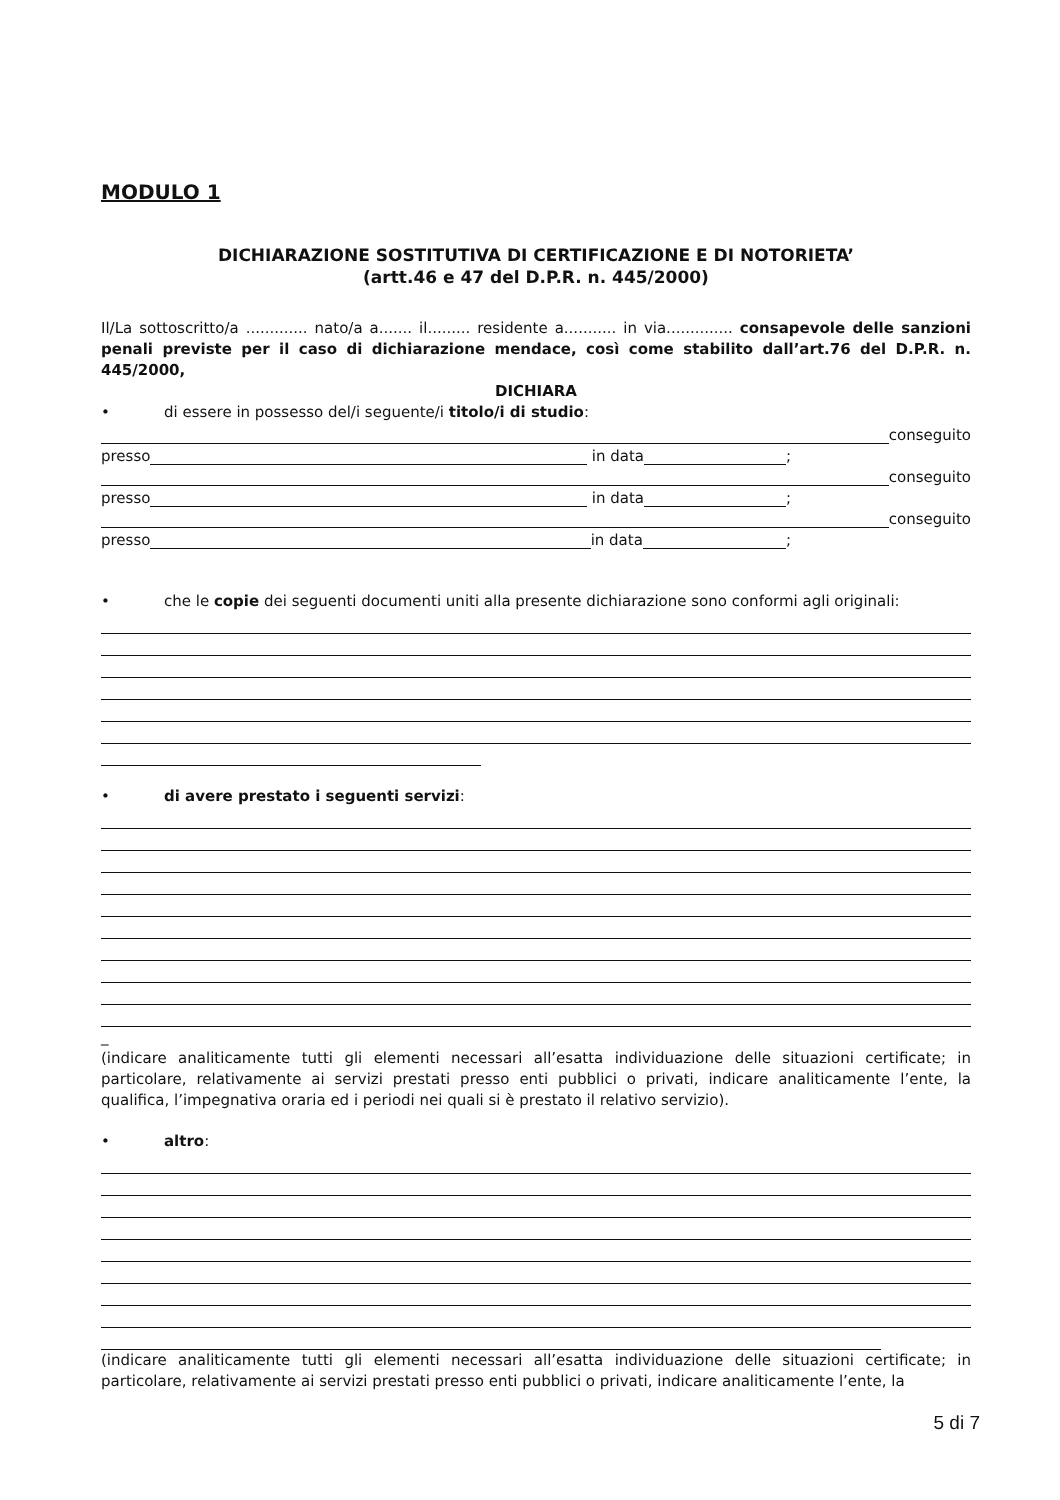MODULO 1
DICHIARAZIONE SOSTITUTIVA DI CERTIFICAZIONE E DI NOTORIETA’
(artt.46 e 47 del D.P.R. n. 445/2000)
Il/La sottoscritto/a ............. nato/a a....... il......... residente a........... in via.............. consapevole delle sanzioni penali previste per il caso di dichiarazione mendace, così come stabilito dall’art.76 del D.P.R. n. 445/2000,
DICHIARA
• di essere in possesso del/i seguente/i titolo/i di studio:
conseguito
presso in data ;
conseguito
presso in data ;
conseguito
presso in data ;
• che le copie dei seguenti documenti uniti alla presente dichiarazione sono conformi agli originali:
• di avere prestato i seguenti servizi:
_
(indicare analiticamente tutti gli elementi necessari all’esatta individuazione delle situazioni certificate; in particolare, relativamente ai servizi prestati presso enti pubblici o privati, indicare analiticamente l’ente, la qualifica, l’impegnativa oraria ed i periodi nei quali si è prestato il relativo servizio).
• altro:
(indicare analiticamente tutti gli elementi necessari all’esatta individuazione delle situazioni certificate; in particolare, relativamente ai servizi prestati presso enti pubblici o privati, indicare analiticamente l’ente, la
5 di 7